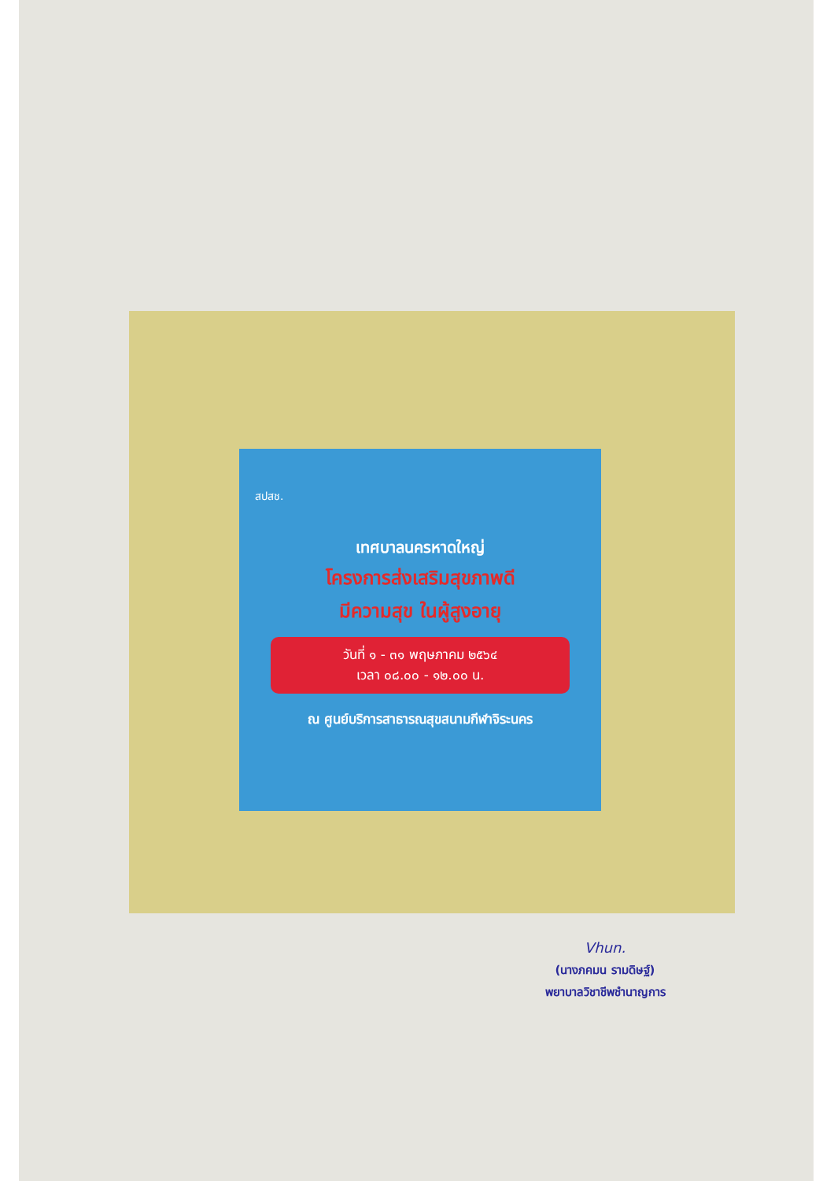สปสช.
เทศบาลนครหาดใหญ่
โครงการส่งเสริมสุขภาพดี
มีความสุข ในผู้สูงอายุ
วันที่ ๑ - ๓๑ พฤษภาคม ๒๕๖๔
เวลา ๐๘.๐๐ - ๑๒.๐๐ น.
ณ ศูนย์บริการสาธารณสุขสนามกีฬาจิระนคร
Vhun.
(นางภคมน รามดิษฐ์)
พยาบาลวิชาชีพชำนาญการ